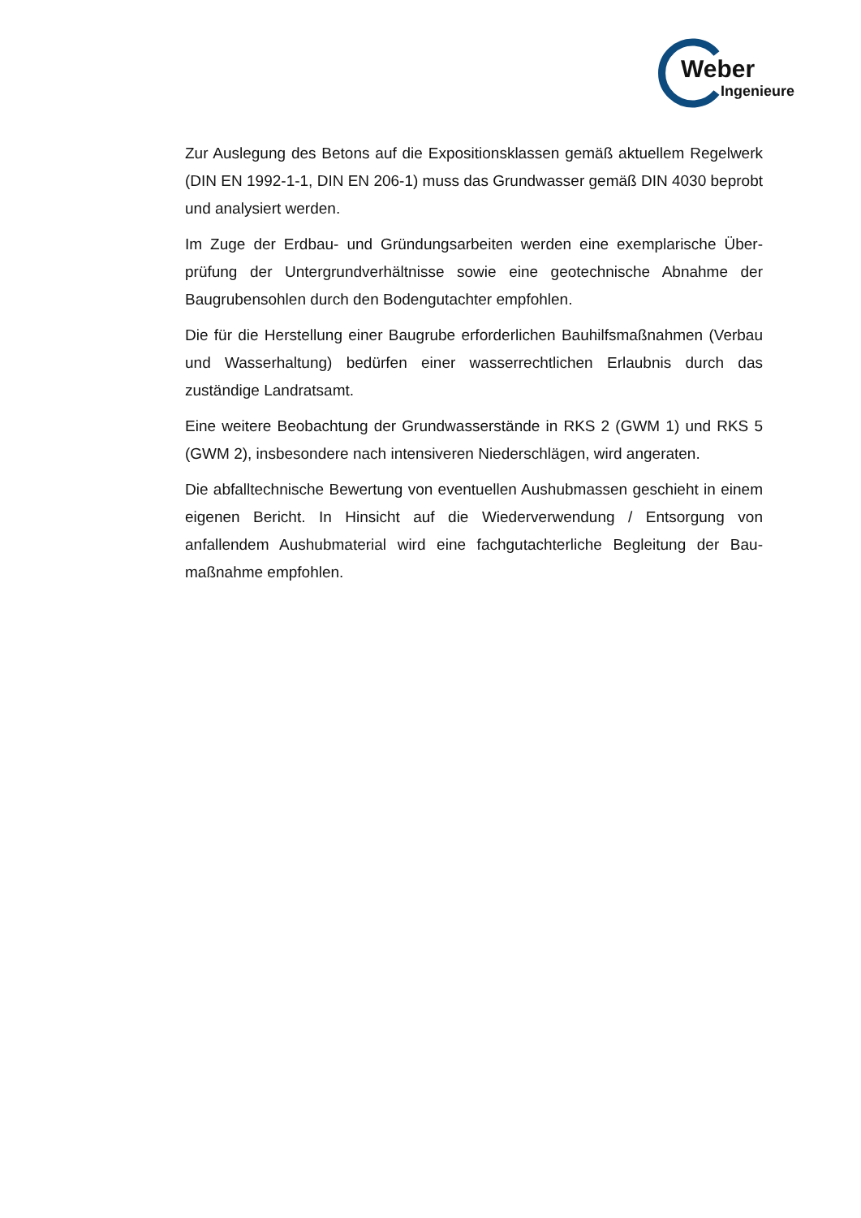Weber
Ingenieure
Zur Auslegung des Betons auf die Expositionsklassen gemäß aktuellem Regel­werk (DIN EN 1992-1-1, DIN EN 206-1) muss das Grundwasser gemäß DIN 4030 beprobt und analysiert werden.
Im Zuge der Erdbau- und Gründungsarbeiten werden eine exemplarische Über­prüfung der Untergrundverhältnisse sowie eine geotechnische Abnahme der Baugrubensohlen durch den Bodengutachter empfohlen.
Die für die Herstellung einer Baugrube erforderlichen Bauhilfsmaßnahmen (Ver­bau und Wasserhaltung) bedürfen einer wasserrechtlichen Erlaubnis durch das zuständige Landratsamt.
Eine weitere Beobachtung der Grundwasserstände in RKS 2 (GWM 1) und RKS 5 (GWM 2), insbesondere nach intensiveren Niederschlägen, wird angera­ten.
Die abfalltechnische Bewertung von eventuellen Aushubmassen geschieht in ei­nem eigenen Bericht. In Hinsicht auf die Wiederverwendung / Entsorgung von anfallendem Aushubmaterial wird eine fachgutachterliche Begleitung der Bau­maßnahme empfohlen.